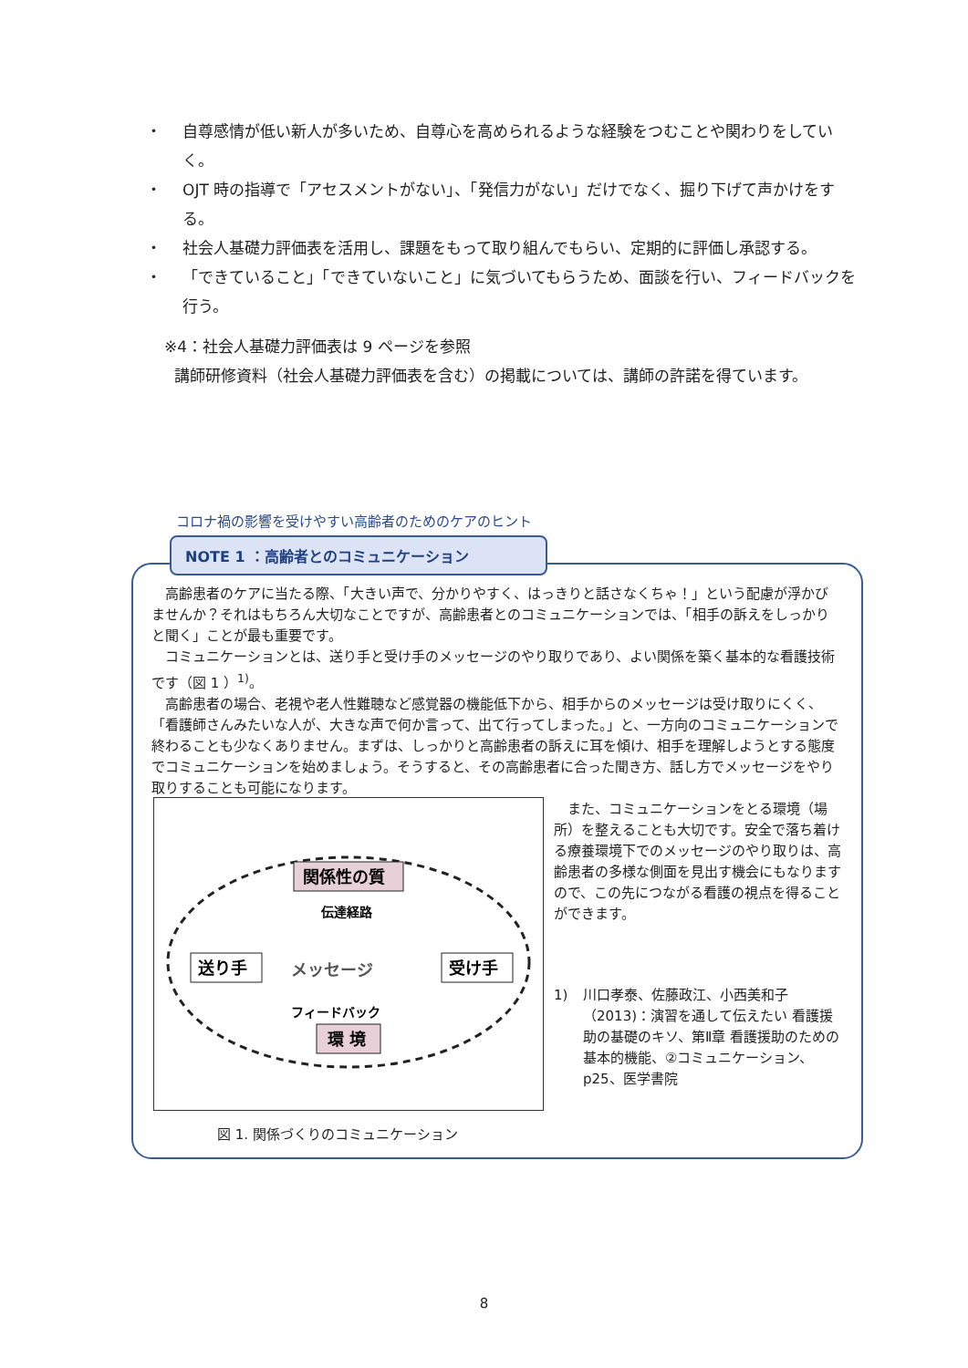・ 自尊感情が低い新人が多いため、自尊心を高められるような経験をつむことや関わりをしていく。
・ OJT 時の指導で「アセスメントがない」、「発信力がない」だけでなく、掘り下げて声かけをする。
・ 社会人基礎力評価表を活用し、課題をもって取り組んでもらい、定期的に評価し承認する。
・ 「できていること」「できていないこと」に気づいてもらうため、面談を行い、フィードバックを行う。
※4：社会人基礎力評価表は 9 ページを参照
講師研修資料（社会人基礎力評価表を含む）の掲載については、講師の許諾を得ています。
コロナ禍の影響を受けやすい高齢者のためのケアのヒント
NOTE 1 ：高齢者とのコミュニケーション
高齢患者のケアに当たる際、「大きい声で、分かりやすく、はっきりと話さなくちゃ！」という配慮が浮かびませんか？それはもちろん大切なことですが、高齢患者とのコミュニケーションでは、「相手の訴えをしっかりと聞く」ことが最も重要です。
コミュニケーションとは、送り手と受け手のメッセージのやり取りであり、よい関係を築く基本的な看護技術です（図 1 ）<sup>1)</sup>。
高齢患者の場合、老視や老人性難聴など感覚器の機能低下から、相手からのメッセージは受け取りにくく、「看護師さんみたいな人が、大きな声で何か言って、出て行ってしまった。」と、一方向のコミュニケーションで終わることも少なくありません。まずは、しっかりと高齢患者の訴えに耳を傾け、相手を理解しようとする態度でコミュニケーションを始めましょう。そうすると、その高齢患者に合った聞き方、話し方でメッセージをやり取りすることも可能になります。
関係性の質
伝達経路
送り手
受け手
メッセージ
フィードバック
環 境
また、コミュニケーションをとる環境（場所）を整えることも大切です。安全で落ち着ける療養環境下でのメッセージのやり取りは、高齢患者の多様な側面を見出す機会にもなりますので、この先につながる看護の視点を得ることができます。
1) 川口孝泰、佐藤政江、小西美和子（2013)：演習を通して伝えたい 看護援助の基礎のキソ、第Ⅱ章 看護援助のための基本的機能、②コミュニケーション、p25、医学書院
図 1. 関係づくりのコミュニケーション
8